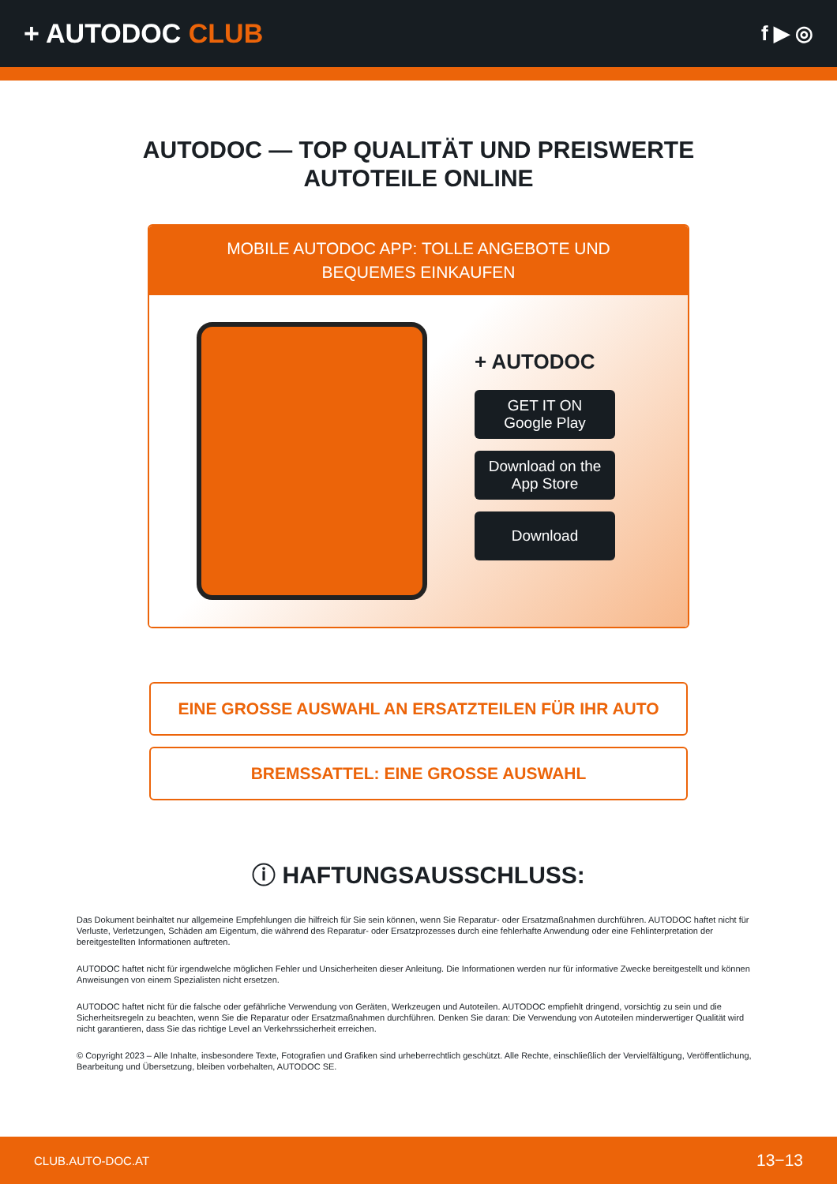+ AUTODOC CLUB
f ▶ ◎
AUTODOC — TOP QUALITÄT UND PREISWERTE
AUTOTEILE ONLINE
MOBILE AUTODOC APP: TOLLE ANGEBOTE UND BEQUEMES EINKAUFEN
+ AUTODOC
GET IT ON
Google Play
Download on the
App Store
Download
EINE GROSSE AUSWAHL AN ERSATZTEILEN FÜR IHR AUTO
BREMSSATTEL: EINE GROSSE AUSWAHL
ⓘ HAFTUNGSAUSSCHLUSS:
Das Dokument beinhaltet nur allgemeine Empfehlungen die hilfreich für Sie sein können, wenn Sie Reparatur- oder Ersatzmaßnahmen durchführen. AUTODOC haftet nicht für Verluste, Verletzungen, Schäden am Eigentum, die während des Reparatur- oder Ersatzprozesses durch eine fehlerhafte Anwendung oder eine Fehlinterpretation der bereitgestellten Informationen auftreten.
AUTODOC haftet nicht für irgendwelche möglichen Fehler und Unsicherheiten dieser Anleitung. Die Informationen werden nur für informative Zwecke bereitgestellt und können Anweisungen von einem Spezialisten nicht ersetzen.
AUTODOC haftet nicht für die falsche oder gefährliche Verwendung von Geräten, Werkzeugen und Autoteilen. AUTODOC empfiehlt dringend, vorsichtig zu sein und die Sicherheitsregeln zu beachten, wenn Sie die Reparatur oder Ersatzmaßnahmen durchführen. Denken Sie daran: Die Verwendung von Autoteilen minderwertiger Qualität wird nicht garantieren, dass Sie das richtige Level an Verkehrssicherheit erreichen.
© Copyright 2023 – Alle Inhalte, insbesondere Texte, Fotografien und Grafiken sind urheberrechtlich geschützt. Alle Rechte, einschließlich der Vervielfältigung, Veröffentlichung, Bearbeitung und Übersetzung, bleiben vorbehalten, AUTODOC SE.
CLUB.AUTO-DOC.AT 13−13